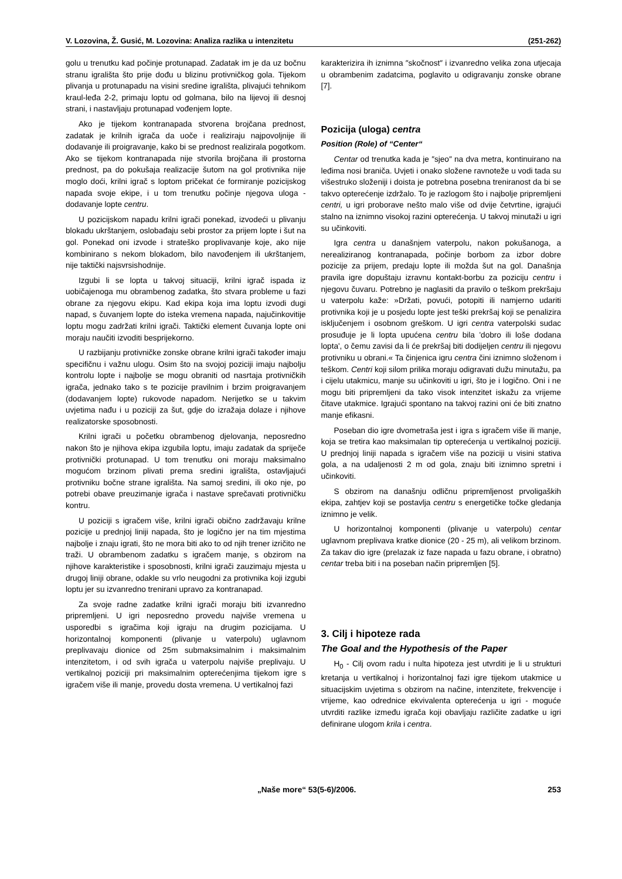V. Lozovina, Ž. Gusić, M. Lozovina: Analiza razlika u intenzitetu (251-262)
golu u trenutku kad počinje protunapad. Zadatak im je da uz bočnu stranu igrališta što prije dođu u blizinu protivničkog gola. Tijekom plivanja u protunapadu na visini sredine igrališta, plivajući tehnikom kraul-leđa 2-2, primaju loptu od golmana, bilo na lijevoj ili desnoj strani, i nastavljaju protunapad vođenjem lopte.
Ako je tijekom kontranapada stvorena brojčana prednost, zadatak je krilnih igrača da uoče i realiziraju najpovoljnije ili dodavanje ili proigravanje, kako bi se prednost realizirala pogotkom. Ako se tijekom kontranapada nije stvorila brojčana ili prostorna prednost, pa do pokušaja realizacije šutom na gol protivnika nije moglo doći, krilni igrač s loptom pričekat će formiranje pozicijskog napada svoje ekipe, i u tom trenutku počinje njegova uloga - dodavanje lopte centru.
U pozicijskom napadu krilni igrači ponekad, izvodeći u plivanju blokadu ukrštanjem, oslobađaju sebi prostor za prijem lopte i šut na gol. Ponekad oni izvode i strateško proplivavanje koje, ako nije kombinirano s nekom blokadom, bilo navođenjem ili ukrštanjem, nije taktički najsvrsishodnije.
Izgubi li se lopta u takvoj situaciji, krilni igrač ispada iz uobičajenoga mu obrambenog zadatka, što stvara probleme u fazi obrane za njegovu ekipu. Kad ekipa koja ima loptu izvodi dugi napad, s čuvanjem lopte do isteka vremena napada, najučinkovitije loptu mogu zadržati krilni igrači. Taktički element čuvanja lopte oni moraju naučiti izvoditi besprijekorno.
U razbijanju protivničke zonske obrane krilni igrači također imaju specifičnu i važnu ulogu. Osim što na svojoj poziciji imaju najbolju kontrolu lopte i najbolje se mogu obraniti od nasrtaja protivničkih igrača, jednako tako s te pozicije pravilnim i brzim proigravanjem (dodavanjem lopte) rukovode napadom. Nerijetko se u takvim uvjetima nađu i u poziciji za šut, gdje do izražaja dolaze i njihove realizatorske sposobnosti.
Krilni igrači u početku obrambenog djelovanja, neposredno nakon što je njihova ekipa izgubila loptu, imaju zadatak da spriječe protivnički protunapad. U tom trenutku oni moraju maksimalno mogućom brzinom plivati prema sredini igrališta, ostavljajući protivniku bočne strane igrališta. Na samoj sredini, ili oko nje, po potrebi obave preuzimanje igrača i nastave sprečavati protivničku kontru.
U poziciji s igračem više, krilni igrači obično zadržavaju krilne pozicije u prednjoj liniji napada, što je logično jer na tim mjestima najbolje i znaju igrati, što ne mora biti ako to od njih trener izričito ne traži. U obrambenom zadatku s igračem manje, s obzirom na njihove karakteristike i sposobnosti, krilni igrači zauzimaju mjesta u drugoj liniji obrane, odakle su vrlo neugodni za protivnika koji izgubi loptu jer su izvanredno trenirani upravo za kontranapad.
Za svoje radne zadatke krilni igrači moraju biti izvanredno pripremljeni. U igri neposredno provedu najviše vremena u usporedbi s igračima koji igraju na drugim pozicijama. U horizontalnoj komponenti (plivanje u vaterpolu) uglavnom preplivavaju dionice od 25m submaksimalnim i maksimalnim intenzitetom, i od svih igrača u vaterpolu najviše preplivaju. U vertikalnoj poziciji pri maksimalnim opterećenjima tijekom igre s igračem više ili manje, provedu dosta vremena. U vertikalnoj fazi
karakterizira ih iznimna ″skočnost″ i izvanredno velika zona utjecaja u obrambenim zadatcima, poglavito u odigravanju zonske obrane [7].
Pozicija (uloga) centra
Position (Role) of “Center“
Centar od trenutka kada je ″sjeo″ na dva metra, kontinuirano na leđima nosi braniča. Uvjeti i onako složene ravnoteže u vodi tada su višestruko složeniji i doista je potrebna posebna treniranost da bi se takvo opterećenje izdržalo. To je razlogom što i najbolje pripremljeni centri, u igri proborave nešto malo više od dvije četvrtine, igrajući stalno na iznimno visokoj razini opterećenja. U takvoj minutaži u igri su učinkoviti.
Igra centra u današnjem vaterpolu, nakon pokušanoga, a nerealiziranog kontranapada, počinje borbom za izbor dobre pozicije za prijem, predaju lopte ili možda šut na gol. Današnja pravila igre dopuštaju izravnu kontakt-borbu za poziciju centru i njegovu čuvaru. Potrebno je naglasiti da pravilo o teškom prekršaju u vaterpolu kaže: »Držati, povući, potopiti ili namjerno udariti protivnika koji je u posjedu lopte jest teški prekršaj koji se penalizira isključenjem i osobnom greškom. U igri centra vaterpolski sudac prosuđuje je li lopta upućena centru bila 'dobro ili loše dodana lopta', o čemu zavisi da li će prekršaj biti dodijeljen centru ili njegovu protivniku u obrani.« Ta činjenica igru centra čini iznimno složenom i teškom. Centri koji silom prilika moraju odigravati dužu minutažu, pa i cijelu utakmicu, manje su učinkoviti u igri, što je i logično. Oni i ne mogu biti pripremljeni da tako visok intenzitet iskažu za vrijeme čitave utakmice. Igrajući spontano na takvoj razini oni će biti znatno manje efikasni.
Poseban dio igre dvometraša jest i igra s igračem više ili manje, koja se tretira kao maksimalan tip opterećenja u vertikalnoj poziciji. U prednjoj liniji napada s igračem više na poziciji u visini stativa gola, a na udaljenosti 2 m od gola, znaju biti iznimno spretni i učinkoviti.
S obzirom na današnju odličnu pripremljenost prvoligaških ekipa, zahtjev koji se postavlja centru s energetičke točke gledanja iznimno je velik.
U horizontalnoj komponenti (plivanje u vaterpolu) centar uglavnom preplivava kratke dionice (20 - 25 m), ali velikom brzinom. Za takav dio igre (prelazak iz faze napada u fazu obrane, i obratno) centar treba biti i na poseban način pripremljen [5].
3. Cilj i hipoteze rada
The Goal and the Hypothesis of the Paper
H<sub>0</sub> - Cilj ovom radu i nulta hipoteza jest utvrditi je li u strukturi kretanja u vertikalnoj i horizontalnoj fazi igre tijekom utakmice u situacijskim uvjetima s obzirom na načine, intenzitete, frekvencije i vrijeme, kao odrednice ekvivalenta opterećenja u igri - moguće utvrditi razlike između igrača koji obavljaju različite zadatke u igri definirane ulogom krila i centra.
„Naše more“ 53(5-6)/2006. 253